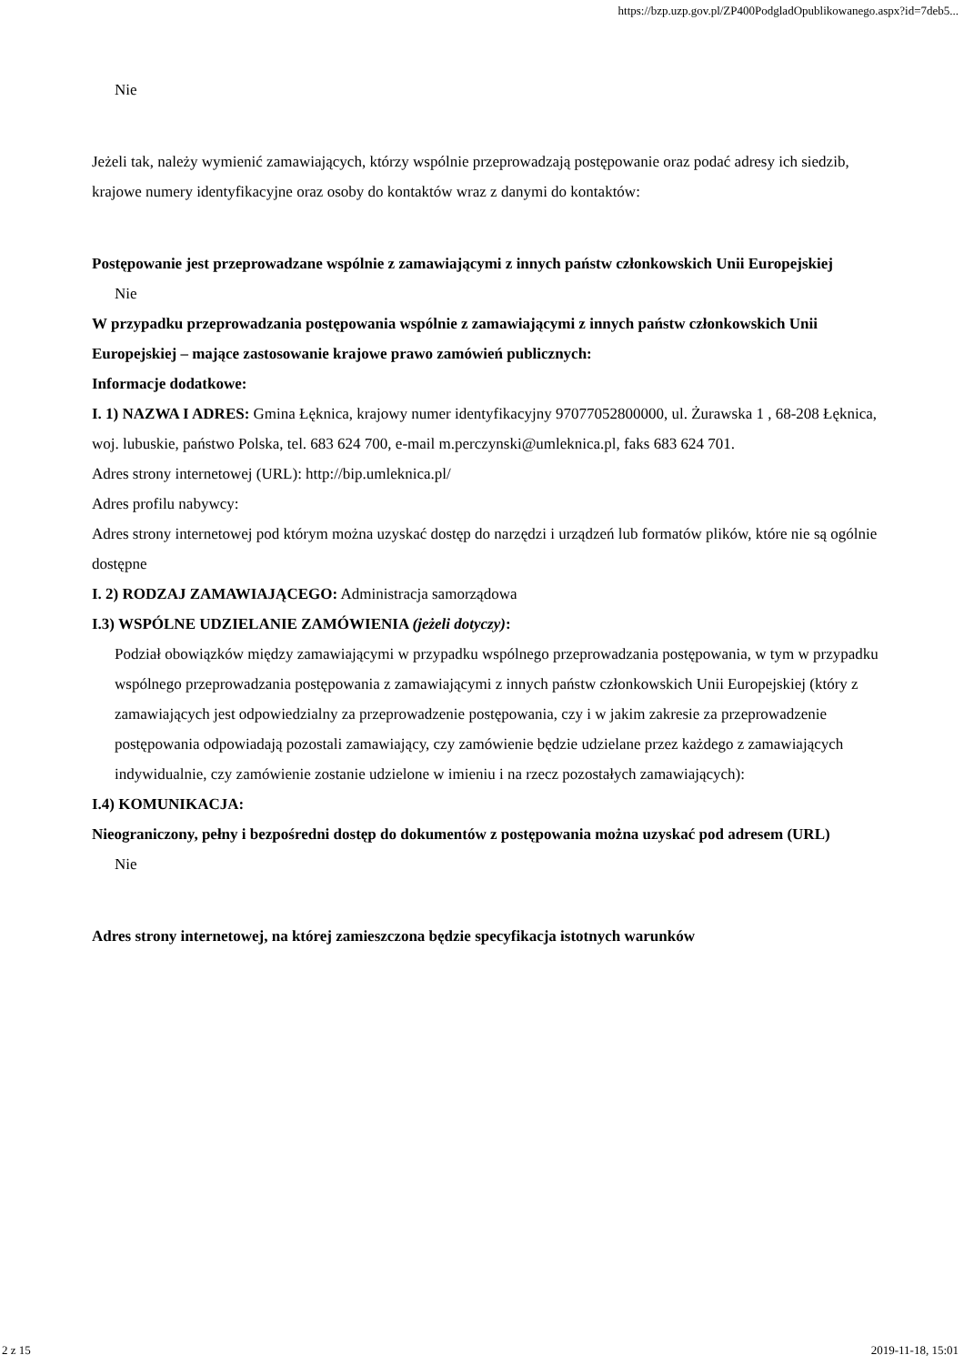https://bzp.uzp.gov.pl/ZP400PodgladOpublikowanego.aspx?id=7deb5...
Nie
Jeżeli tak, należy wymienić zamawiających, którzy wspólnie przeprowadzają postępowanie oraz podać adresy ich siedzib, krajowe numery identyfikacyjne oraz osoby do kontaktów wraz z danymi do kontaktów:
Postępowanie jest przeprowadzane wspólnie z zamawiającymi z innych państw członkowskich Unii Europejskiej
Nie
W przypadku przeprowadzania postępowania wspólnie z zamawiającymi z innych państw członkowskich Unii Europejskiej – mające zastosowanie krajowe prawo zamówień publicznych:
Informacje dodatkowe:
I. 1) NAZWA I ADRES: Gmina Łęknica, krajowy numer identyfikacyjny 97077052800000, ul. Żurawska 1 , 68-208 Łęknica, woj. lubuskie, państwo Polska, tel. 683 624 700, e-mail m.perczynski@umleknica.pl, faks 683 624 701.
Adres strony internetowej (URL): http://bip.umleknica.pl/
Adres profilu nabywcy:
Adres strony internetowej pod którym można uzyskać dostęp do narzędzi i urządzeń lub formatów plików, które nie są ogólnie dostępne
I. 2) RODZAJ ZAMAWIAJĄCEGO: Administracja samorządowa
I.3) WSPÓLNE UDZIELANIE ZAMÓWIENIA (jeżeli dotyczy):
Podział obowiązków między zamawiającymi w przypadku wspólnego przeprowadzania postępowania, w tym w przypadku wspólnego przeprowadzania postępowania z zamawiającymi z innych państw członkowskich Unii Europejskiej (który z zamawiających jest odpowiedzialny za przeprowadzenie postępowania, czy i w jakim zakresie za przeprowadzenie postępowania odpowiadają pozostali zamawiający, czy zamówienie będzie udzielane przez każdego z zamawiających indywidualnie, czy zamówienie zostanie udzielone w imieniu i na rzecz pozostałych zamawiających):
I.4) KOMUNIKACJA:
Nieograniczony, pełny i bezpośredni dostęp do dokumentów z postępowania można uzyskać pod adresem (URL)
Nie
Adres strony internetowej, na której zamieszczona będzie specyfikacja istotnych warunków
2 z 15 2019-11-18, 15:01